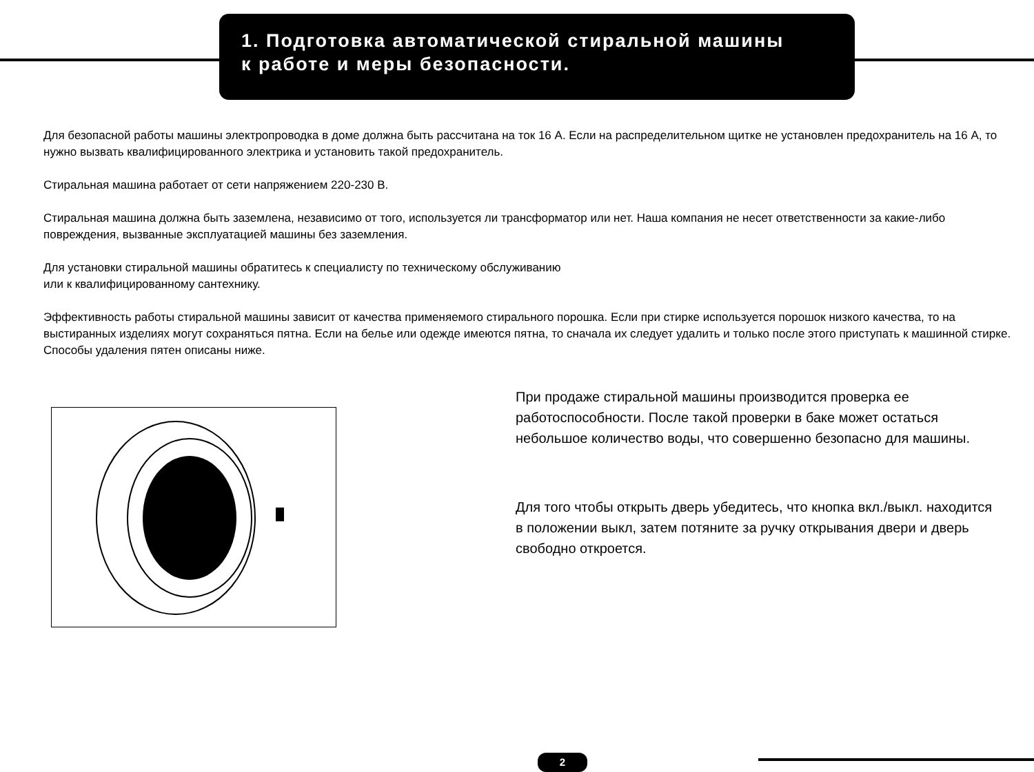1. Подготовка автоматической стиральной машины
к работе и меры безопасности.
Для безопасной работы машины электропроводка в доме должна быть рассчитана на ток 16 А. Если на распределительном щитке не установлен предохранитель на 16 А, то нужно вызвать квалифицированного электрика и установить такой предохранитель.
Стиральная машина работает от сети напряжением 220-230 В.
Стиральная машина должна быть заземлена, независимо от того, используется ли трансформатор или нет. Наша компания не несет ответственности за какие-либо повреждения, вызванные эксплуатацией машины без заземления.
Для установки стиральной машины обратитесь к специалисту по техническому обслуживанию
или к квалифицированному сантехнику.
Эффективность работы стиральной машины зависит от качества применяемого стирального порошка. Если при стирке используется порошок низкого качества, то на выстиранных изделиях могут сохраняться пятна. Если на белье или одежде имеются пятна, то сначала их следует удалить и только после этого приступать к машинной стирке. Способы удаления пятен описаны ниже.
При продаже стиральной машины производится проверка ее работоспособности. После такой проверки в баке может остаться небольшое количество воды, что совершенно безопасно для машины.
Для того чтобы открыть дверь убедитесь, что кнопка вкл./выкл. находится в положении выкл, затем потяните за ручку открывания двери и дверь свободно откроется.
2